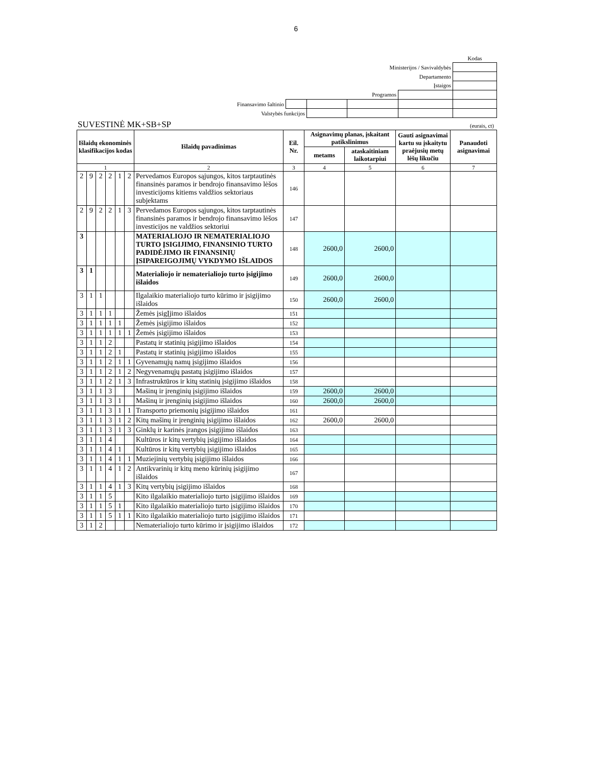6
| | | | | | Kodas |
| Ministerijos / Savivaldybės | | | | | |
| Departamento | | | | | |
| Įstaigos | | | | | |
| Programos | | | | | |
| Finansavimo šaltinio | | | | | |
| Valstybės funkcijos | | | | | |
SUVESTINĖ MK+SB+SP (eurais, ct)
| Išlaidų ekonominės klasifikacijos kodas | | | | | | Išlaidų pavadinimas | Eil. Nr. | Asignavimų planas, įskaitant patikslinimus | | Gauti asignavimai kartu su įskaitytu praėjusių metų lėšų likučiu | Panaudoti asignavimai |
| --- | --- | --- | --- | --- | --- | --- | --- | --- | --- | --- | --- |
| | | | | | | | | metams | ataskaitiniam laikotarpiui | | |
| 1 | | | | | | 2 | 3 | 4 | 5 | 6 | 7 |
| 2 | 9 | 2 | 2 | 1 | 2 | Pervedamos Europos sąjungos, kitos tarptautinės finansinės paramos ir bendrojo finansavimo lėšos investicijoms kitiems valdžios sektoriaus subjektams | 146 | | | | |
| 2 | 9 | 2 | 2 | 1 | 3 | Pervedamos Europos sąjungos, kitos tarptautinės finansinės paramos ir bendrojo finansavimo lėšos investicijos ne valdžios sektoriui | 147 | | | | |
| 3 | | | | | | MATERIALIOJO IR NEMATERIALIOJO TURTO ĮSIGIJIMO, FINANSINIO TURTO PADIDĖJIMO IR FINANSINIŲ ĮSIPAREIGOJIMŲ VYKDYMO IŠLAIDOS | 148 | 2600,0 | 2600,0 | | |
| 3 | 1 | | | | | Materialiojo ir nematerialiojo turto įsigijimo išlaidos | 149 | 2600,0 | 2600,0 | | |
| 3 | 1 | 1 | | | | Ilgalaikio materialiojo turto kūrimo ir įsigijimo išlaidos | 150 | 2600,0 | 2600,0 | | |
| 3 | 1 | 1 | 1 | | | Žemės įsigĮjimo išlaidos | 151 | | | | |
| 3 | 1 | 1 | 1 | 1 | | Žemės įsigijimo išlaidos | 152 | | | | |
| 3 | 1 | 1 | 1 | 1 | 1 | Žemės įsigijimo išlaidos | 153 | | | | |
| 3 | 1 | 1 | 2 | | | Pastatų ir statinių įsigijimo išlaidos | 154 | | | | |
| 3 | 1 | 1 | 2 | 1 | | Pastatų ir statinių įsigijimo išlaidos | 155 | | | | |
| 3 | 1 | 1 | 2 | 1 | 1 | Gyvenamųjų namų įsigijimo išlaidos | 156 | | | | |
| 3 | 1 | 1 | 2 | 1 | 2 | Negyvenamųjų pastatų įsigijimo išlaidos | 157 | | | | |
| 3 | 1 | 1 | 2 | 1 | 3 | Infrastruktūros ir kitų statinių įsigijimo išlaidos | 158 | | | | |
| 3 | 1 | 1 | 3 | | | Mašinų ir įrenginių įsigijimo išlaidos | 159 | 2600,0 | 2600,0 | | |
| 3 | 1 | 1 | 3 | 1 | | Mašinų ir įrenginių įsigijimo išlaidos | 160 | 2600,0 | 2600,0 | | |
| 3 | 1 | 1 | 3 | 1 | 1 | Transporto priemonių įsigijimo išlaidos | 161 | | | | |
| 3 | 1 | 1 | 3 | 1 | 2 | Kitų mašinų ir įrenginių įsigijimo išlaidos | 162 | 2600,0 | 2600,0 | | |
| 3 | 1 | 1 | 3 | 1 | 3 | Ginklų ir karinės įrangos įsigijimo išlaidos | 163 | | | | |
| 3 | 1 | 1 | 4 | | | Kultūros ir kitų vertybių įsigijimo išlaidos | 164 | | | | |
| 3 | 1 | 1 | 4 | 1 | | Kultūros ir kitų vertybių įsigijimo išlaidos | 165 | | | | |
| 3 | 1 | 1 | 4 | 1 | 1 | Muziejinių vertybių įsigijimo išlaidos | 166 | | | | |
| 3 | 1 | 1 | 4 | 1 | 2 | Antikvarinių ir kitų meno kūrinių įsigijimo išlaidos | 167 | | | | |
| 3 | 1 | 1 | 4 | 1 | 3 | Kitų vertybių įsigijimo išlaidos | 168 | | | | |
| 3 | 1 | 1 | 5 | | | Kito ilgalaikio materialiojo turto įsigijimo išlaidos | 169 | | | | |
| 3 | 1 | 1 | 5 | 1 | | Kito ilgalaikio materialiojo turto įsigijimo išlaidos | 170 | | | | |
| 3 | 1 | 1 | 5 | 1 | 1 | Kito ilgalaikio materialiojo turto įsigijimo išlaidos | 171 | | | | |
| 3 | 1 | 2 | | | | Nematerialiojo turto kūrimo ir įsigijimo išlaidos | 172 | | | | |